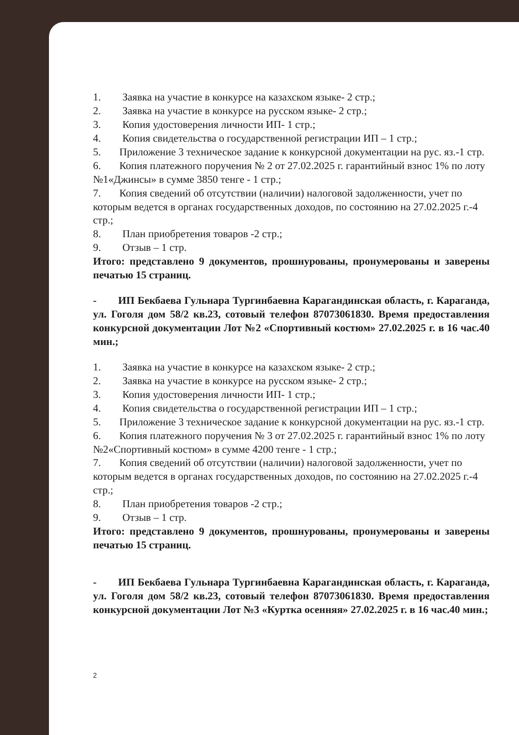1. Заявка на участие в конкурсе на казахском языке- 2 стр.;
2. Заявка на участие в конкурсе на русском языке- 2 стр.;
3. Копия удостоверения личности ИП- 1 стр.;
4. Копия свидетельства о государственной регистрации ИП – 1 стр.;
5. Приложение 3 техническое задание к конкурсной документации на рус. яз.-1 стр.
6. Копия платежного поручения № 2 от 27.02.2025 г. гарантийный взнос 1% по лоту №1«Джинсы» в сумме 3850 тенге - 1 стр.;
7. Копия сведений об отсутствии (наличии) налоговой задолженности, учет по которым ведется в органах государственных доходов, по состоянию на 27.02.2025 г.-4 стр.;
8. План приобретения товаров -2 стр.;
9. Отзыв – 1 стр.
Итого: представлено 9 документов, прошнурованы, пронумерованы и заверены печатью 15 страниц.
- ИП Бекбаева Гульнара Тургинбаевна Карагандинская область, г. Караганда, ул. Гоголя дом 58/2 кв.23, сотовый телефон 87073061830. Время предоставления конкурсной документации Лот №2 «Спортивный костюм» 27.02.2025 г. в 16 час.40 мин.;
1. Заявка на участие в конкурсе на казахском языке- 2 стр.;
2. Заявка на участие в конкурсе на русском языке- 2 стр.;
3. Копия удостоверения личности ИП- 1 стр.;
4. Копия свидетельства о государственной регистрации ИП – 1 стр.;
5. Приложение 3 техническое задание к конкурсной документации на рус. яз.-1 стр.
6. Копия платежного поручения № 3 от 27.02.2025 г. гарантийный взнос 1% по лоту №2«Спортивный костюм» в сумме 4200 тенге - 1 стр.;
7. Копия сведений об отсутствии (наличии) налоговой задолженности, учет по которым ведется в органах государственных доходов, по состоянию на 27.02.2025 г.-4 стр.;
8. План приобретения товаров -2 стр.;
9. Отзыв – 1 стр.
Итого: представлено 9 документов, прошнурованы, пронумерованы и заверены печатью 15 страниц.
- ИП Бекбаева Гульнара Тургинбаевна Карагандинская область, г. Караганда, ул. Гоголя дом 58/2 кв.23, сотовый телефон 87073061830. Время предоставления конкурсной документации Лот №3 «Куртка осенняя» 27.02.2025 г. в 16 час.40 мин.;
2